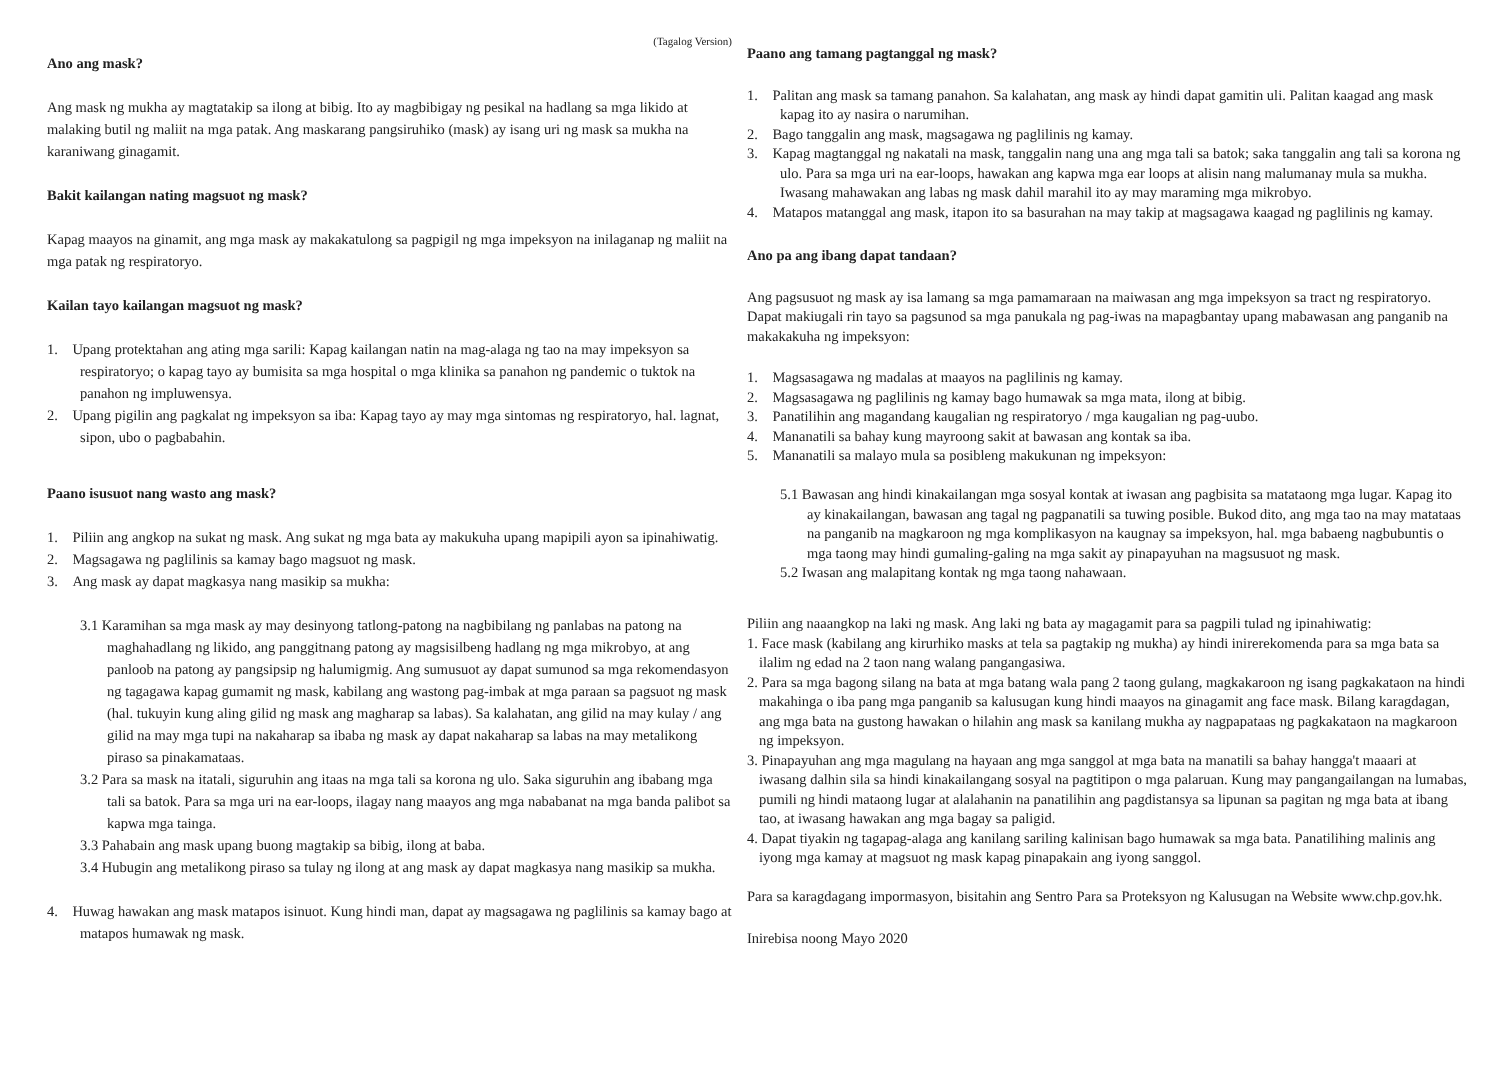(Tagalog Version)
Ano ang mask?
Ang mask ng mukha ay magtatakip sa ilong at bibig. Ito ay magbibigay ng pesikal na hadlang sa mga likido at malaking butil ng maliit na mga patak. Ang maskarang pangsiruhiko (mask) ay isang uri ng mask sa mukha na karaniwang ginagamit.
Bakit kailangan nating magsuot ng mask?
Kapag maayos na ginamit, ang mga mask ay makakatulong sa pagpigil ng mga impeksyon na inilaganap ng maliit na mga patak ng respiratoryo.
Kailan tayo kailangan magsuot ng mask?
1. Upang protektahan ang ating mga sarili: Kapag kailangan natin na mag-alaga ng tao na may impeksyon sa respiratoryo; o kapag tayo ay bumisita sa mga hospital o mga klinika sa panahon ng pandemic o tuktok na panahon ng impluwensya.
2. Upang pigilin ang pagkalat ng impeksyon sa iba: Kapag tayo ay may mga sintomas ng respiratoryo, hal. lagnat, sipon, ubo o pagbabahin.
Paano isusuot nang wasto ang mask?
1. Piliin ang angkop na sukat ng mask. Ang sukat ng mga bata ay makukuha upang mapipili ayon sa ipinahiwatig.
2. Magsagawa ng paglilinis sa kamay bago magsuot ng mask.
3. Ang mask ay dapat magkasya nang masikip sa mukha:
3.1 Karamihan sa mga mask ay may desinyong tatlong-patong na nagbibilang ng panlabas na patong na maghahadlang ng likido, ang panggitnang patong ay magsisilbeng hadlang ng mga mikrobyo, at ang panloob na patong ay pangsipsip ng halumigmig. Ang sumusuot ay dapat sumunod sa mga rekomendasyon ng tagagawa kapag gumamit ng mask, kabilang ang wastong pag-imbak at mga paraan sa pagsuot ng mask (hal. tukuyin kung aling gilid ng mask ang magharap sa labas). Sa kalahatan, ang gilid na may kulay / ang gilid na may mga tupi na nakaharap sa ibaba ng mask ay dapat nakaharap sa labas na may metalikong piraso sa pinakamataas.
3.2 Para sa mask na itatali, siguruhin ang itaas na mga tali sa korona ng ulo. Saka siguruhin ang ibabang mga tali sa batok. Para sa mga uri na ear-loops, ilagay nang maayos ang mga nababanat na mga banda palibot sa kapwa mga tainga.
3.3 Pahabain ang mask upang buong magtakip sa bibig, ilong at baba.
3.4 Hubugin ang metalikong piraso sa tulay ng ilong at ang mask ay dapat magkasya nang masikip sa mukha.
4. Huwag hawakan ang mask matapos isinuot. Kung hindi man, dapat ay magsagawa ng paglilinis sa kamay bago at matapos humawak ng mask.
Paano ang tamang pagtanggal ng mask?
1. Palitan ang mask sa tamang panahon. Sa kalahatan, ang mask ay hindi dapat gamitin uli. Palitan kaagad ang mask kapag ito ay nasira o narumihan.
2. Bago tanggalin ang mask, magsagawa ng paglilinis ng kamay.
3. Kapag magtanggal ng nakatali na mask, tanggalin nang una ang mga tali sa batok; saka tanggalin ang tali sa korona ng ulo. Para sa mga uri na ear-loops, hawakan ang kapwa mga ear loops at alisin nang malumanay mula sa mukha. Iwasang mahawakan ang labas ng mask dahil marahil ito ay may maraming mga mikrobyo.
4. Matapos matanggal ang mask, itapon ito sa basurahan na may takip at magsagawa kaagad ng paglilinis ng kamay.
Ano pa ang ibang dapat tandaan?
Ang pagsusuot ng mask ay isa lamang sa mga pamamaraan na maiwasan ang mga impeksyon sa tract ng respiratoryo. Dapat makiugali rin tayo sa pagsunod sa mga panukala ng pag-iwas na mapagbantay upang mabawasan ang panganib na makakakuha ng impeksyon:
1. Magsasagawa ng madalas at maayos na paglilinis ng kamay.
2. Magsasagawa ng paglilinis ng kamay bago humawak sa mga mata, ilong at bibig.
3. Panatilihin ang magandang kaugalian ng respiratoryo / mga kaugalian ng pag-uubo.
4. Mananatili sa bahay kung mayroong sakit at bawasan ang kontak sa iba.
5. Mananatili sa malayo mula sa posibleng makukunan ng impeksyon:
5.1 Bawasan ang hindi kinakailangan mga sosyal kontak at iwasan ang pagbisita sa matataong mga lugar. Kapag ito ay kinakailangan, bawasan ang tagal ng pagpanatili sa tuwing posible. Bukod dito, ang mga tao na may matataas na panganib na magkaroon ng mga komplikasyon na kaugnay sa impeksyon, hal. mga babaeng nagbubuntis o mga taong may hindi gumaling-galing na mga sakit ay pinapayuhan na magsusuot ng mask.
5.2 Iwasan ang malapitang kontak ng mga taong nahawaan.
Piliin ang naaangkop na laki ng mask. Ang laki ng bata ay magagamit para sa pagpili tulad ng ipinahiwatig:
1. Face mask (kabilang ang kirurhiko masks at tela sa pagtakip ng mukha) ay hindi inirerekomenda para sa mga bata sa ilalim ng edad na 2 taon nang walang pangangasiwa.
2. Para sa mga bagong silang na bata at mga batang wala pang 2 taong gulang, magkakaroon ng isang pagkakataon na hindi makahinga o iba pang mga panganib sa kalusugan kung hindi maayos na ginagamit ang face mask. Bilang karagdagan, ang mga bata na gustong hawakan o hilahin ang mask sa kanilang mukha ay nagpapataas ng pagkakataon na magkaroon ng impeksyon.
3. Pinapayuhan ang mga magulang na hayaan ang mga sanggol at mga bata na manatili sa bahay hangga't maaari at iwasang dalhin sila sa hindi kinakailangang sosyal na pagtitipon o mga palaruan. Kung may pangangailangan na lumabas, pumili ng hindi mataong lugar at alalahanin na panatilihin ang pagdistansya sa lipunan sa pagitan ng mga bata at ibang tao, at iwasang hawakan ang mga bagay sa paligid.
4. Dapat tiyakin ng tagapag-alaga ang kanilang sariling kalinisan bago humawak sa mga bata. Panatilihing malinis ang iyong mga kamay at magsuot ng mask kapag pinapakain ang iyong sanggol.
Para sa karagdagang impormasyon, bisitahin ang Sentro Para sa Proteksyon ng Kalusugan na Website www.chp.gov.hk.
Inirebisa noong Mayo 2020